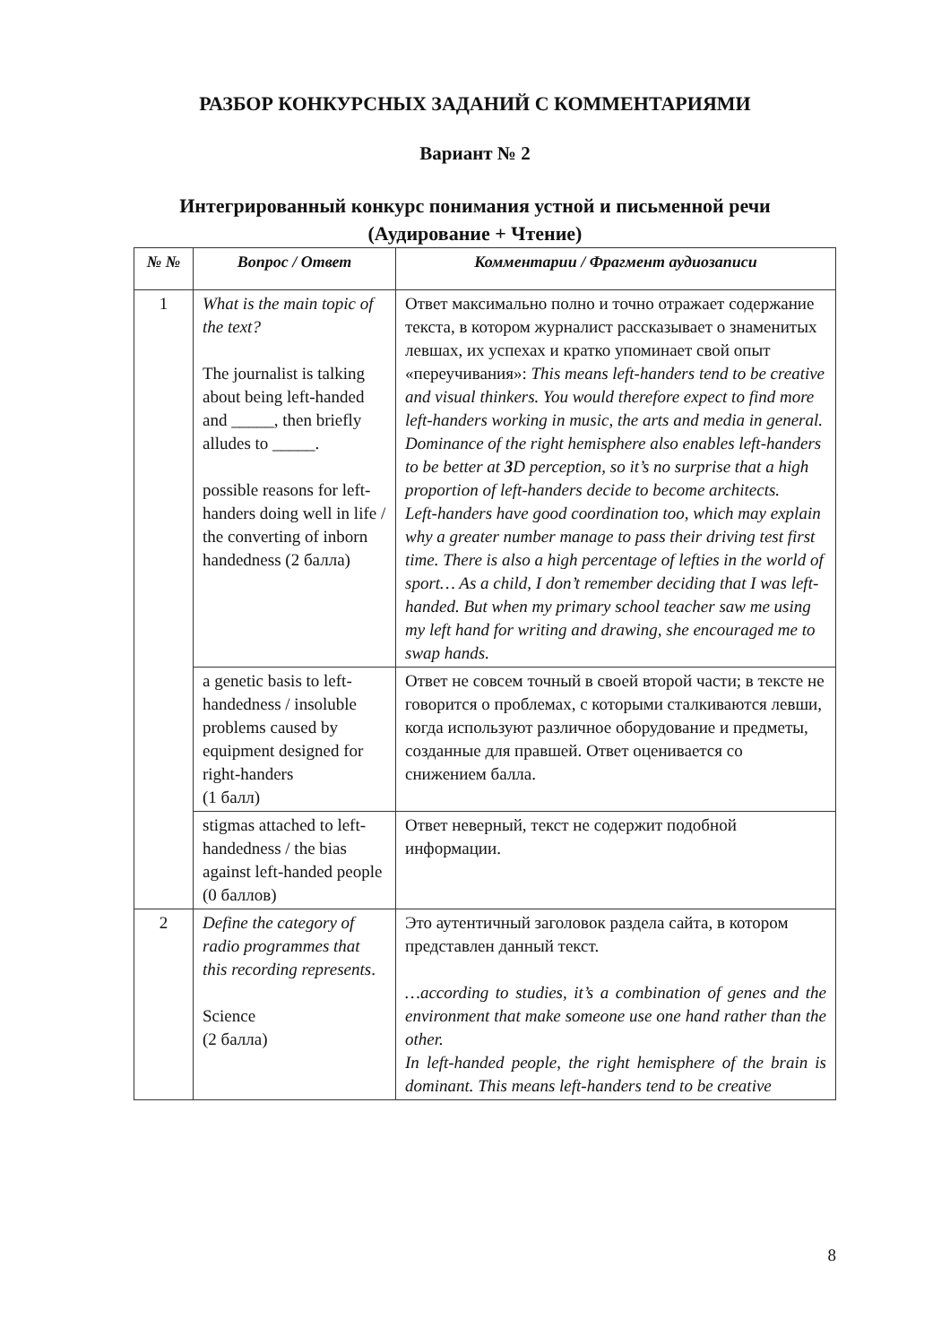РАЗБОР КОНКУРСНЫХ ЗАДАНИЙ С КОММЕНТАРИЯМИ
Вариант № 2
Интегрированный конкурс понимания устной и письменной речи
(Аудирование + Чтение)
| № № | Вопрос / Ответ | Комментарии / Фрагмент аудиозаписи |
| --- | --- | --- |
| 1 | What is the main topic of the text? The journalist is talking about being left-handed and _____, then briefly alludes to _____. possible reasons for left-handers doing well in life / the converting of inborn handedness (2 балла) | Ответ максимально полно и точно отражает содержание текста, в котором журналист рассказывает о знаменитых левшах, их успехах и кратко упоминает свой опыт «переучивания»: This means left-handers tend to be creative and visual thinkers. You would therefore expect to find more left-handers working in music, the arts and media in general. Dominance of the right hemisphere also enables left-handers to be better at 3 D perception, so it’s no surprise that a high proportion of left-handers decide to become architects. Left-handers have good coordination too, which may explain why a greater number manage to pass their driving test first time. There is also a high percentage of lefties in the world of sport… As a child, I don’t remember deciding that I was left-handed. But when my primary school teacher saw me using my left hand for writing and drawing, she encouraged me to swap hands. |
| | a genetic basis to left-handedness / insoluble problems caused by equipment designed for right-handers (1 балл) | Ответ не совсем точный в своей второй части; в тексте не говорится о проблемах, с которыми сталкиваются левши, когда используют различное оборудование и предметы, созданные для правшей. Ответ оценивается со снижением балла. |
| | stigmas attached to left-handedness / the bias against left-handed people (0 баллов) | Ответ неверный, текст не содержит подобной информации. |
| 2 | Define the category of radio programmes that this recording represents . Science (2 балла) | Это аутентичный заголовок раздела сайта, в котором представлен данный текст. …according to studies, it’s a combination of genes and the environment that make someone use one hand rather than the other. In left-handed people, the right hemisphere of the brain is dominant. This means left-handers tend to be creative |
8